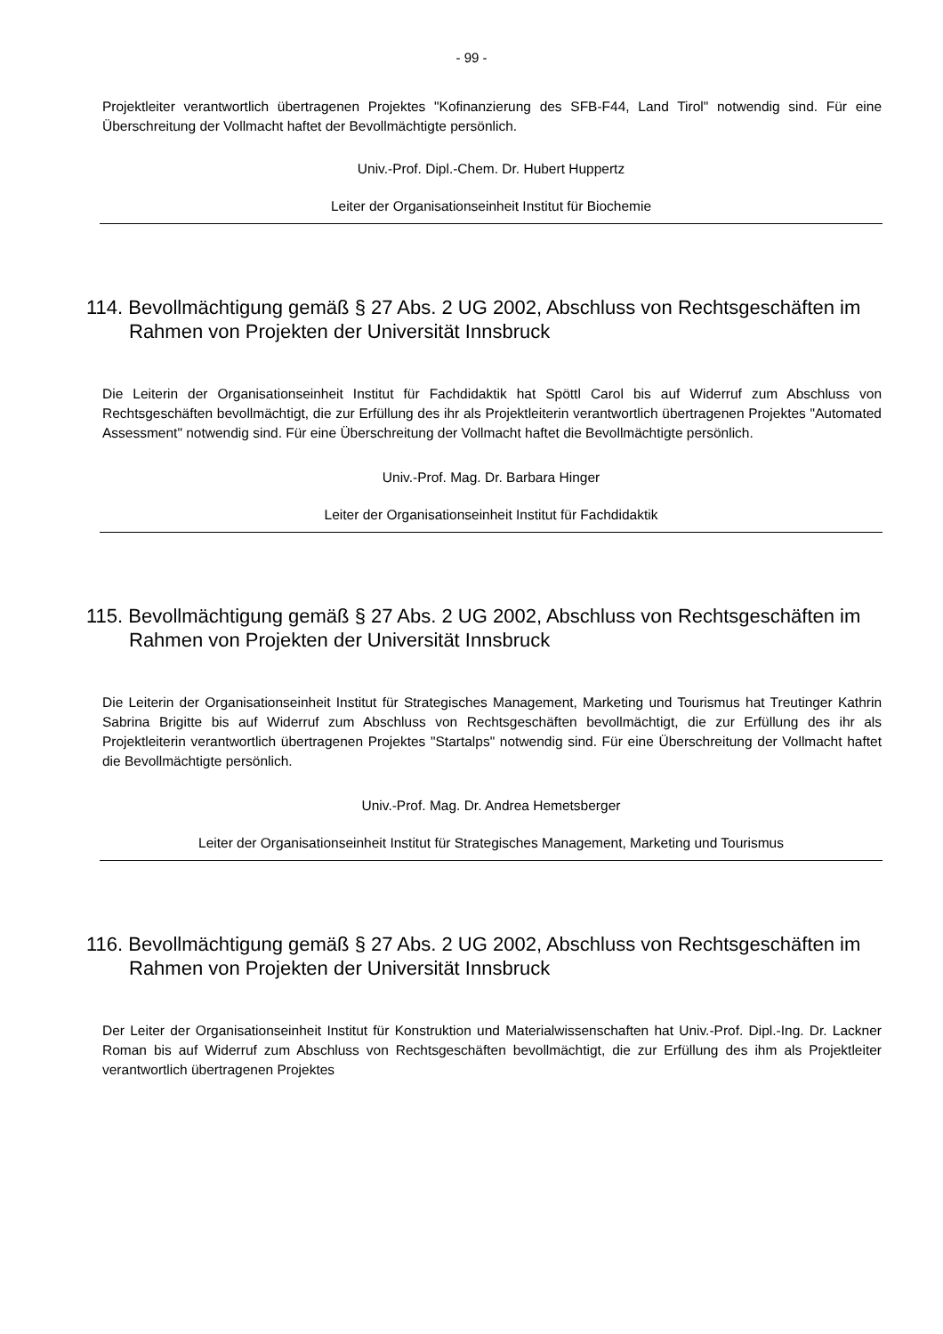- 99 -
Projektleiter verantwortlich übertragenen Projektes "Kofinanzierung des SFB-F44, Land Tirol" notwendig sind. Für eine Überschreitung der Vollmacht haftet der Bevollmächtigte persönlich.
Univ.-Prof. Dipl.-Chem. Dr. Hubert Huppertz
Leiter der Organisationseinheit Institut für Biochemie
114. Bevollmächtigung gemäß § 27 Abs. 2 UG 2002, Abschluss von Rechtsgeschäften im Rahmen von Projekten der Universität Innsbruck
Die Leiterin der Organisationseinheit Institut für Fachdidaktik hat Spöttl Carol bis auf Widerruf zum Abschluss von Rechtsgeschäften bevollmächtigt, die zur Erfüllung des ihr als Projektleiterin verantwortlich übertragenen Projektes "Automated Assessment" notwendig sind. Für eine Überschreitung der Vollmacht haftet die Bevollmächtigte persönlich.
Univ.-Prof. Mag. Dr. Barbara Hinger
Leiter der Organisationseinheit Institut für Fachdidaktik
115. Bevollmächtigung gemäß § 27 Abs. 2 UG 2002, Abschluss von Rechtsgeschäften im Rahmen von Projekten der Universität Innsbruck
Die Leiterin der Organisationseinheit Institut für Strategisches Management, Marketing und Tourismus hat Treutinger Kathrin Sabrina Brigitte bis auf Widerruf zum Abschluss von Rechtsgeschäften bevollmächtigt, die zur Erfüllung des ihr als Projektleiterin verantwortlich übertragenen Projektes "Startalps" notwendig sind. Für eine Überschreitung der Vollmacht haftet die Bevollmächtigte persönlich.
Univ.-Prof. Mag. Dr. Andrea Hemetsberger
Leiter der Organisationseinheit Institut für Strategisches Management, Marketing und Tourismus
116. Bevollmächtigung gemäß § 27 Abs. 2 UG 2002, Abschluss von Rechtsgeschäften im Rahmen von Projekten der Universität Innsbruck
Der Leiter der Organisationseinheit Institut für Konstruktion und Materialwissenschaften hat Univ.-Prof. Dipl.-Ing. Dr. Lackner Roman bis auf Widerruf zum Abschluss von Rechtsgeschäften bevollmächtigt, die zur Erfüllung des ihm als Projektleiter verantwortlich übertragenen Projektes